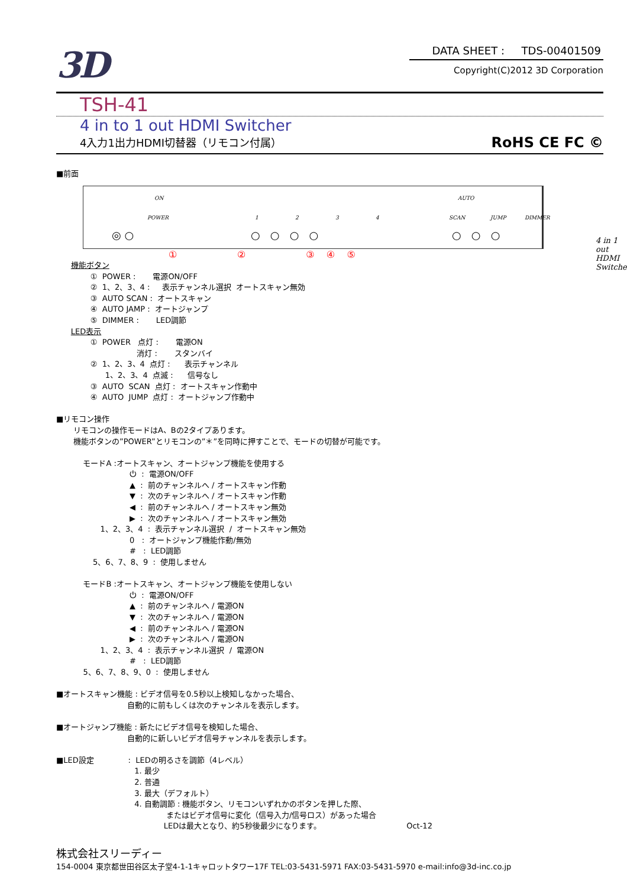3D
DATA SHEET : TDS-00401509
Copyright(C)2012 3D Corporation
TSH-41
4 in to 1 out HDMI Switcher
4入力1出力HDMI切替器（リモコン付属） RoHS CE FC ©
■前面
ON
POWER 1 2 3 4
AUTO
SCAN JUMP DIMMER
◎ ○ ○ ○ ○ ○ ○ ○ ○ 4 in 1 out HDMI Switcher
① ② ③ ④ ⑤
      機能ボタン
              ①  POWER :       電源ON/OFF
              ②  1、2、3、4 :     表示チャンネル選択  オートスキャン無効
              ③  AUTO SCAN :  オートスキャン
              ④  AUTO JAMP :  オートジャンプ
              ⑤  DIMMER :       LED調節
      LED表示
              ①  POWER   点灯 :       電源ON
                                 消灯 :       スタンバイ
              ②  1、2、3、4  点灯 :      表示チャンネル
                    1、2、3、4  点滅 :      信号なし
              ③  AUTO  SCAN  点灯 :  オートスキャン作動中
              ④  AUTO  JUMP  点灯 :  オートジャンプ作動中

■リモコン操作
       リモコンの操作モードはA、Bの2タイプあります。
       機能ボタンの”POWER”とリモコンの”＊”を同時に押すことで、モードの切替が可能です。

           モードA :オートスキャン、オートジャンプ機能を使用する
                              ⏻  :  電源ON/OFF
                              ▲  :  前のチャンネルへ / オートスキャン作動
                              ▼  :  次のチャンネルへ / オートスキャン作動
                              ◀  :  前のチャンネルへ / オートスキャン無効
                              ▶  :  次のチャンネルへ / オートスキャン無効
                  1、2、3、4  :  表示チャンネル選択  /  オートスキャン無効
                              0   :  オートジャンプ機能作動/無効
                              #   :  LED調節
               5、6、7、8、9  :  使用しません

           モードB :オートスキャン、オートジャンプ機能を使用しない
                              ⏻  :  電源ON/OFF
                              ▲  :  前のチャンネルへ / 電源ON
                              ▼  :  次のチャンネルへ / 電源ON
                              ◀  :  前のチャンネルへ / 電源ON
                              ▶  :  次のチャンネルへ / 電源ON
                  1、2、3、4  :  表示チャンネル選択  /  電源ON
                              #   :  LED調節
           5、6、7、8、9、0  :  使用しません

■オートスキャン機能 : ビデオ信号を0.5秒以上検知しなかった場合、
                             自動的に前もしくは次のチャンネルを表示します。

■オートジャンプ機能 : 新たにビデオ信号を検知した場合、
                             自動的に新しいビデオ信号チャンネルを表示します。

■LED設定              :  LEDの明るさを調節（4レベル）
                                1. 最少
                                2. 普通
                                3. 最大（デフォルト）
                                4. 自動調節 : 機能ボタン、リモコンいずれかのボタンを押した際、
                                             またはビデオ信号に変化（信号入力/信号ロス）があった場合
                                            LEDは最大となり、約5秒後最少になります。                                   Oct-12
株式会社スリーディー
154-0004 東京都世田谷区太子堂4-1-1キャロットタワー17F TEL:03-5431-5971 FAX:03-5431-5970 e-mail:info@3d-inc.co.jp